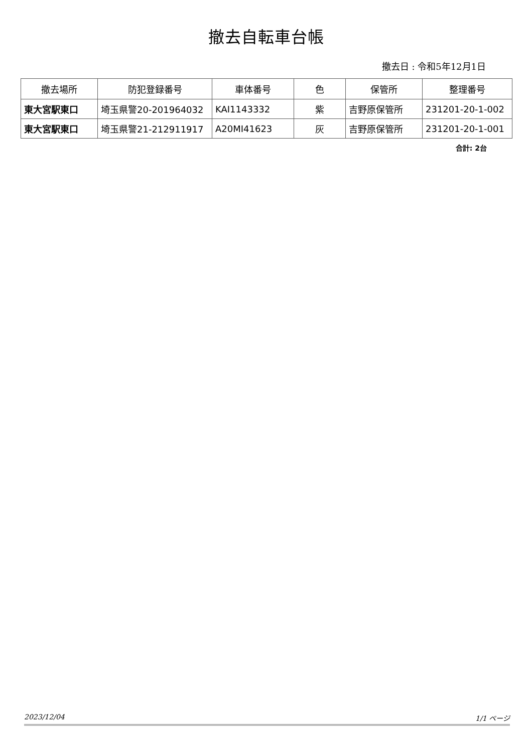撤去自転車台帳
撤去日 : 令和5年12月1日
| 撤去場所 | 防犯登録番号 | 車体番号 | 色 | 保管所 | 整理番号 |
| --- | --- | --- | --- | --- | --- |
| 東大宮駅東口 | 埼玉県警20-201964032 | KAI1143332 | 紫 | 吉野原保管所 | 231201-20-1-002 |
| 東大宮駅東口 | 埼玉県警21-212911917 | A20MI41623 | 灰 | 吉野原保管所 | 231201-20-1-001 |
合計: 2台
2023/12/04 1/1 ページ